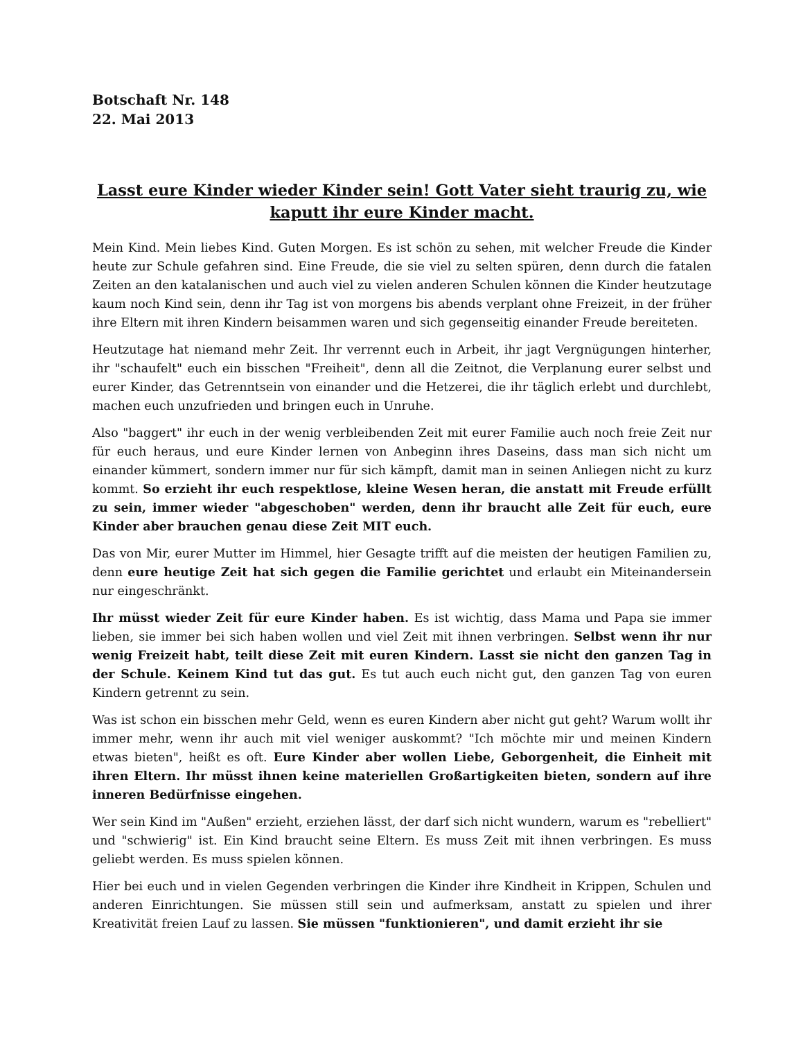Botschaft Nr. 148
22. Mai 2013
Lasst eure Kinder wieder Kinder sein! Gott Vater sieht traurig zu, wie kaputt ihr eure Kinder macht.
Mein Kind. Mein liebes Kind. Guten Morgen. Es ist schön zu sehen, mit welcher Freude die Kinder heute zur Schule gefahren sind. Eine Freude, die sie viel zu selten spüren, denn durch die fatalen Zeiten an den katalanischen und auch viel zu vielen anderen Schulen können die Kinder heutzutage kaum noch Kind sein, denn ihr Tag ist von morgens bis abends verplant ohne Freizeit, in der früher ihre Eltern mit ihren Kindern beisammen waren und sich gegenseitig einander Freude bereiteten.
Heutzutage hat niemand mehr Zeit. Ihr verrennt euch in Arbeit, ihr jagt Vergnügungen hinterher, ihr "schaufelt" euch ein bisschen "Freiheit", denn all die Zeitnot, die Verplanung eurer selbst und eurer Kinder, das Getrenntsein von einander und die Hetzerei, die ihr täglich erlebt und durchlebt, machen euch unzufrieden und bringen euch in Unruhe.
Also "baggert" ihr euch in der wenig verbleibenden Zeit mit eurer Familie auch noch freie Zeit nur für euch heraus, und eure Kinder lernen von Anbeginn ihres Daseins, dass man sich nicht um einander kümmert, sondern immer nur für sich kämpft, damit man in seinen Anliegen nicht zu kurz kommt. So erzieht ihr euch respektlose, kleine Wesen heran, die anstatt mit Freude erfüllt zu sein, immer wieder "abgeschoben" werden, denn ihr braucht alle Zeit für euch, eure Kinder aber brauchen genau diese Zeit MIT euch.
Das von Mir, eurer Mutter im Himmel, hier Gesagte trifft auf die meisten der heutigen Familien zu, denn eure heutige Zeit hat sich gegen die Familie gerichtet und erlaubt ein Miteinandersein nur eingeschränkt.
Ihr müsst wieder Zeit für eure Kinder haben. Es ist wichtig, dass Mama und Papa sie immer lieben, sie immer bei sich haben wollen und viel Zeit mit ihnen verbringen. Selbst wenn ihr nur wenig Freizeit habt, teilt diese Zeit mit euren Kindern. Lasst sie nicht den ganzen Tag in der Schule. Keinem Kind tut das gut. Es tut auch euch nicht gut, den ganzen Tag von euren Kindern getrennt zu sein.
Was ist schon ein bisschen mehr Geld, wenn es euren Kindern aber nicht gut geht? Warum wollt ihr immer mehr, wenn ihr auch mit viel weniger auskommt? "Ich möchte mir und meinen Kindern etwas bieten", heißt es oft. Eure Kinder aber wollen Liebe, Geborgenheit, die Einheit mit ihren Eltern. Ihr müsst ihnen keine materiellen Großartigkeiten bieten, sondern auf ihre inneren Bedürfnisse eingehen.
Wer sein Kind im "Außen" erzieht, erziehen lässt, der darf sich nicht wundern, warum es "rebelliert" und "schwierig" ist. Ein Kind braucht seine Eltern. Es muss Zeit mit ihnen verbringen. Es muss geliebt werden. Es muss spielen können.
Hier bei euch und in vielen Gegenden verbringen die Kinder ihre Kindheit in Krippen, Schulen und anderen Einrichtungen. Sie müssen still sein und aufmerksam, anstatt zu spielen und ihrer Kreativität freien Lauf zu lassen. Sie müssen "funktionieren", und damit erzieht ihr sie